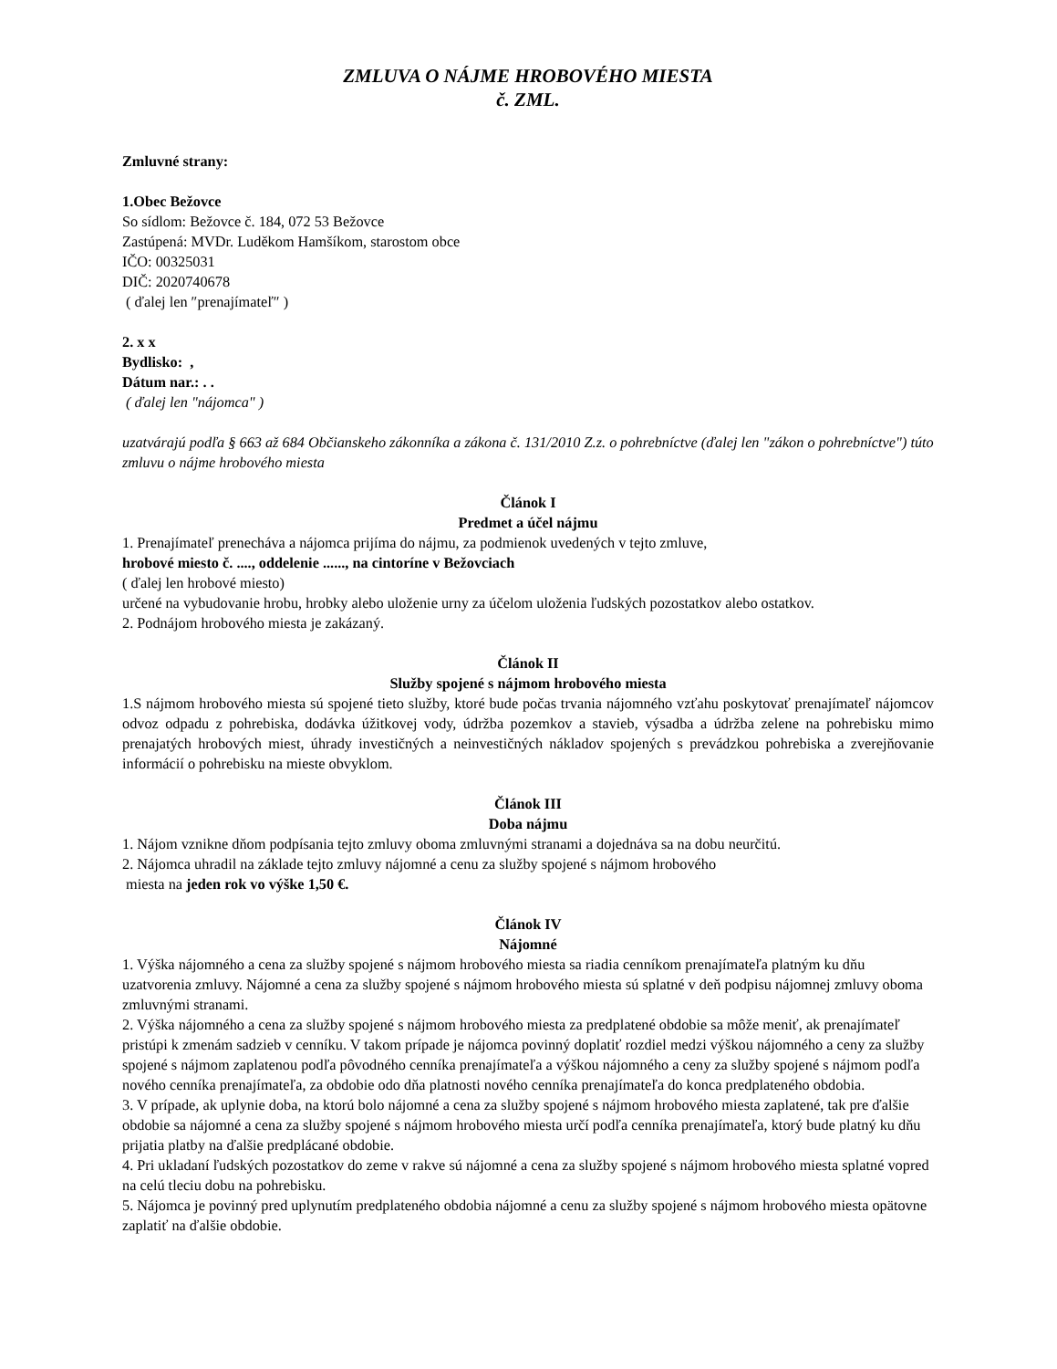ZMLUVA O NÁJME HROBOVÉHO MIESTA
č. ZML.
Zmluvné strany:
1.Obec Bežovce
So sídlom: Bežovce č. 184, 072 53 Bežovce
Zastúpená: MVDr. Luděkom Hamšíkom, starostom obce
IČO: 00325031
DIČ: 2020740678
( ďalej len ″prenajímateľ″ )
2. x x
Bydlisko: ,
Dátum nar.: . .
( ďalej len "nájomca" )
uzatvárajú podľa § 663 až 684 Občianskeho zákonníka a zákona č. 131/2010 Z.z. o pohrebníctve (ďalej len "zákon o pohrebníctve") túto zmluvu o nájme hrobového miesta
Článok I
Predmet a účel nájmu
1. Prenajímateľ prenecháva a nájomca prijíma do nájmu, za podmienok uvedených v tejto zmluve,
hrobové miesto č. ...., oddelenie ......, na cintoríne v Bežovciach
( ďalej len hrobové miesto)
určené na vybudovanie hrobu, hrobky alebo uloženie urny za účelom uloženia ľudských pozostatkov alebo ostatkov.
2. Podnájom hrobového miesta je zakázaný.
Článok II
Služby spojené s nájmom hrobového miesta
1.S nájmom hrobového miesta sú spojené tieto služby, ktoré bude počas trvania nájomného vzťahu poskytovať prenajímateľ nájomcov odvoz odpadu z pohrebiska, dodávka úžitkovej vody, údržba pozemkov a stavieb, výsadba a údržba zelene na pohrebisku mimo prenajatých hrobových miest, úhrady investičných a neinvestičných nákladov spojených s prevádzkou pohrebiska a zverejňovanie informácií o pohrebisku na mieste obvyklom.
Článok III
Doba nájmu
1. Nájom vznikne dňom podpísania tejto zmluvy oboma zmluvnými stranami a dojednáva sa na dobu neurčitú.
2. Nájomca uhradil na základe tejto zmluvy nájomné a cenu za služby spojené s nájmom hrobového
miesta na jeden rok vo výške 1,50 €.
Článok IV
Nájomné
1. Výška nájomného a cena za služby spojené s nájmom hrobového miesta sa riadia cenníkom prenajímateľa platným ku dňu uzatvorenia zmluvy. Nájomné a cena za služby spojené s nájmom hrobového miesta sú splatné v deň podpisu nájomnej zmluvy oboma zmluvnými stranami.
2. Výška nájomného a cena za služby spojené s nájmom hrobového miesta za predplatené obdobie sa môže meniť, ak prenajímateľ pristúpi k zmenám sadzieb v cenníku. V takom prípade je nájomca povinný doplatiť rozdiel medzi výškou nájomného a ceny za služby spojené s nájmom zaplatenou podľa pôvodného cenníka prenajímateľa a výškou nájomného a ceny za služby spojené s nájmom podľa nového cenníka prenajímateľa, za obdobie odo dňa platnosti nového cenníka prenajímateľa do konca predplateného obdobia.
3. V prípade, ak uplynie doba, na ktorú bolo nájomné a cena za služby spojené s nájmom hrobového miesta zaplatené, tak pre ďalšie obdobie sa nájomné a cena za služby spojené s nájmom hrobového miesta určí podľa cenníka prenajímateľa, ktorý bude platný ku dňu prijatia platby na ďalšie predplácané obdobie.
4. Pri ukladaní ľudských pozostatkov do zeme v rakve sú nájomné a cena za služby spojené s nájmom hrobového miesta splatné vopred na celú tleciu dobu na pohrebisku.
5. Nájomca je povinný pred uplynutím predplateného obdobia nájomné a cenu za služby spojené s nájmom hrobového miesta opätovne zaplatiť na ďalšie obdobie.